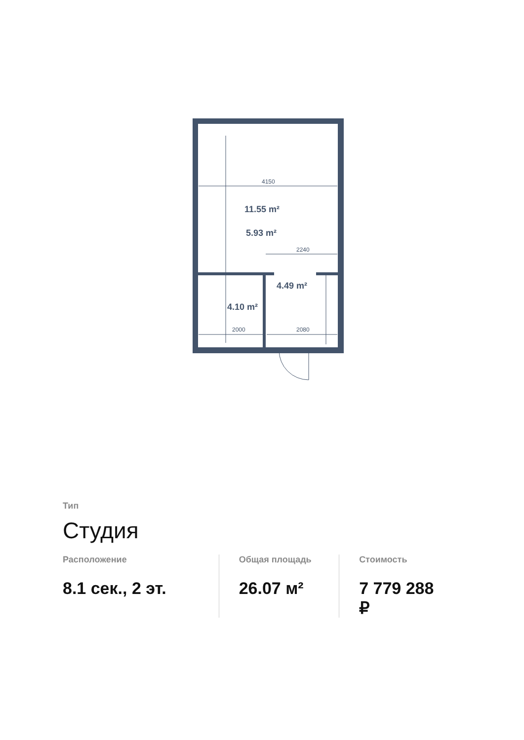4150
2240
2000
2080
11.55 m²
5.93 m²
4.49 m²
4.10 m²
Тип
Студия
Расположение
8.1 сек., 2 эт.
Общая площадь
26.07 м²
Стоимость
7 779 288 ₽